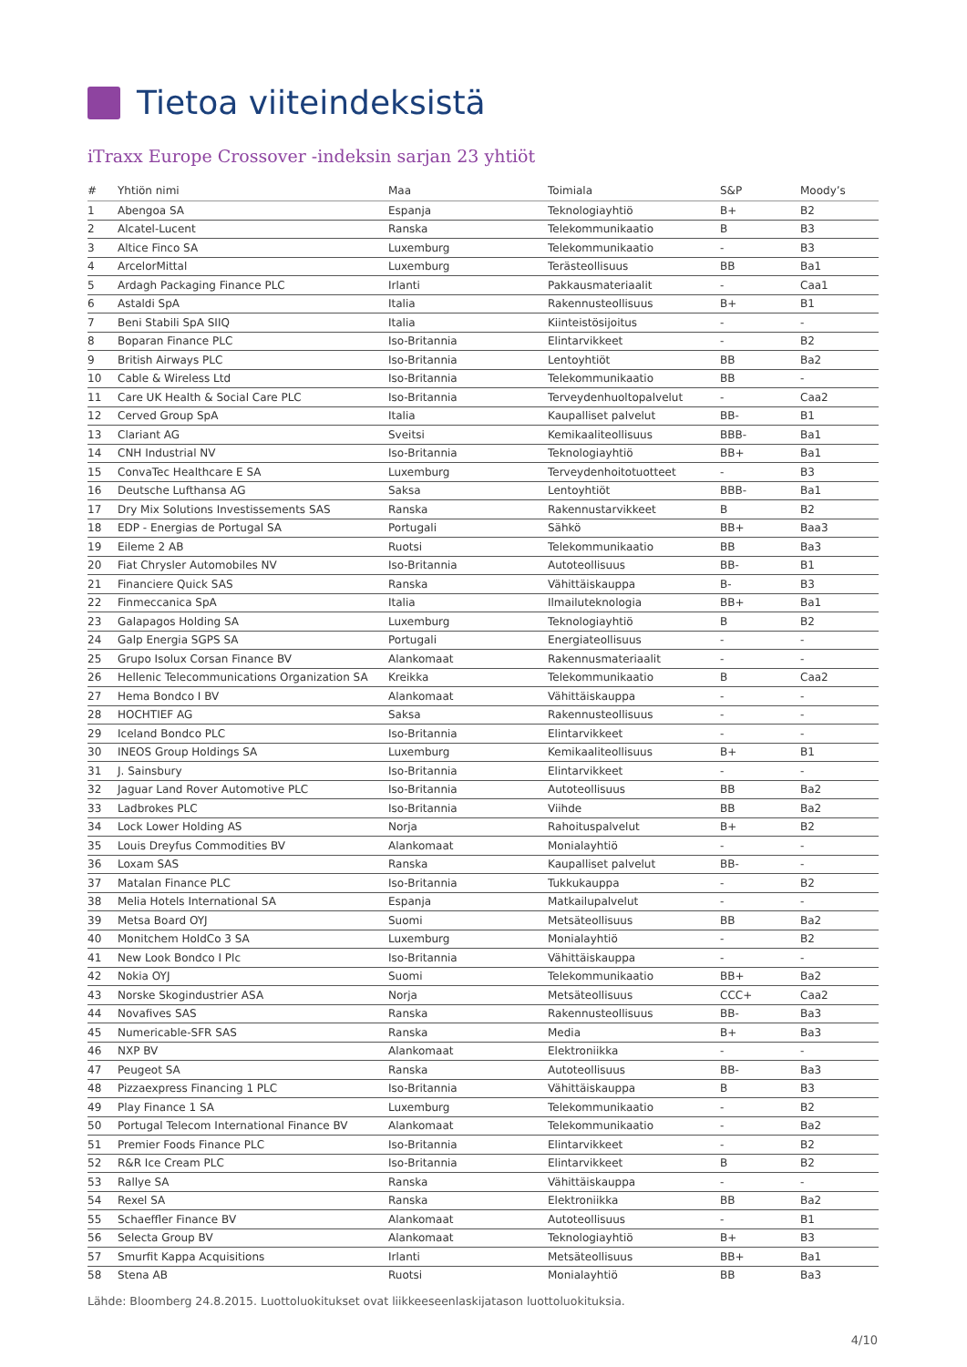Tietoa viiteindeksistä
iTraxx Europe Crossover -indeksin sarjan 23 yhtiöt
| # | Yhtiön nimi | Maa | Toimiala | S&P | Moody’s |
| --- | --- | --- | --- | --- | --- |
| 1 | Abengoa SA | Espanja | Teknologiayhtiö | B+ | B2 |
| 2 | Alcatel-Lucent | Ranska | Telekommunikaatio | B | B3 |
| 3 | Altice Finco SA | Luxemburg | Telekommunikaatio | - | B3 |
| 4 | ArcelorMittal | Luxemburg | Terästeollisuus | BB | Ba1 |
| 5 | Ardagh Packaging Finance PLC | Irlanti | Pakkausmateriaalit | - | Caa1 |
| 6 | Astaldi SpA | Italia | Rakennusteollisuus | B+ | B1 |
| 7 | Beni Stabili SpA SIIQ | Italia | Kiinteistösijoitus | - | - |
| 8 | Boparan Finance PLC | Iso-Britannia | Elintarvikkeet | - | B2 |
| 9 | British Airways PLC | Iso-Britannia | Lentoyhtiöt | BB | Ba2 |
| 10 | Cable & Wireless Ltd | Iso-Britannia | Telekommunikaatio | BB | - |
| 11 | Care UK Health & Social Care PLC | Iso-Britannia | Terveydenhuoltopalvelut | - | Caa2 |
| 12 | Cerved Group SpA | Italia | Kaupalliset palvelut | BB- | B1 |
| 13 | Clariant AG | Sveitsi | Kemikaaliteollisuus | BBB- | Ba1 |
| 14 | CNH Industrial NV | Iso-Britannia | Teknologiayhtiö | BB+ | Ba1 |
| 15 | ConvaTec Healthcare E SA | Luxemburg | Terveydenhoitotuotteet | - | B3 |
| 16 | Deutsche Lufthansa AG | Saksa | Lentoyhtiöt | BBB- | Ba1 |
| 17 | Dry Mix Solutions Investissements SAS | Ranska | Rakennustarvikkeet | B | B2 |
| 18 | EDP - Energias de Portugal SA | Portugali | Sähkö | BB+ | Baa3 |
| 19 | Eileme 2 AB | Ruotsi | Telekommunikaatio | BB | Ba3 |
| 20 | Fiat Chrysler Automobiles NV | Iso-Britannia | Autoteollisuus | BB- | B1 |
| 21 | Financiere Quick SAS | Ranska | Vähittäiskauppa | B- | B3 |
| 22 | Finmeccanica SpA | Italia | Ilmailuteknologia | BB+ | Ba1 |
| 23 | Galapagos Holding SA | Luxemburg | Teknologiayhtiö | B | B2 |
| 24 | Galp Energia SGPS SA | Portugali | Energiateollisuus | - | - |
| 25 | Grupo Isolux Corsan Finance BV | Alankomaat | Rakennusmateriaalit | - | - |
| 26 | Hellenic Telecommunications Organization SA | Kreikka | Telekommunikaatio | B | Caa2 |
| 27 | Hema Bondco I BV | Alankomaat | Vähittäiskauppa | - | - |
| 28 | HOCHTIEF AG | Saksa | Rakennusteollisuus | - | - |
| 29 | Iceland Bondco PLC | Iso-Britannia | Elintarvikkeet | - | - |
| 30 | INEOS Group Holdings SA | Luxemburg | Kemikaaliteollisuus | B+ | B1 |
| 31 | J. Sainsbury | Iso-Britannia | Elintarvikkeet | - | - |
| 32 | Jaguar Land Rover Automotive PLC | Iso-Britannia | Autoteollisuus | BB | Ba2 |
| 33 | Ladbrokes PLC | Iso-Britannia | Viihde | BB | Ba2 |
| 34 | Lock Lower Holding AS | Norja | Rahoituspalvelut | B+ | B2 |
| 35 | Louis Dreyfus Commodities BV | Alankomaat | Monialayhtiö | - | - |
| 36 | Loxam SAS | Ranska | Kaupalliset palvelut | BB- | - |
| 37 | Matalan Finance PLC | Iso-Britannia | Tukkukauppa | - | B2 |
| 38 | Melia Hotels International SA | Espanja | Matkailupalvelut | - | - |
| 39 | Metsa Board OYJ | Suomi | Metsäteollisuus | BB | Ba2 |
| 40 | Monitchem HoldCo 3 SA | Luxemburg | Monialayhtiö | - | B2 |
| 41 | New Look Bondco I Plc | Iso-Britannia | Vähittäiskauppa | - | - |
| 42 | Nokia OYJ | Suomi | Telekommunikaatio | BB+ | Ba2 |
| 43 | Norske Skogindustrier ASA | Norja | Metsäteollisuus | CCC+ | Caa2 |
| 44 | Novafives SAS | Ranska | Rakennusteollisuus | BB- | Ba3 |
| 45 | Numericable-SFR SAS | Ranska | Media | B+ | Ba3 |
| 46 | NXP BV | Alankomaat | Elektroniikka | - | - |
| 47 | Peugeot SA | Ranska | Autoteollisuus | BB- | Ba3 |
| 48 | Pizzaexpress Financing 1 PLC | Iso-Britannia | Vähittäiskauppa | B | B3 |
| 49 | Play Finance 1 SA | Luxemburg | Telekommunikaatio | - | B2 |
| 50 | Portugal Telecom International Finance BV | Alankomaat | Telekommunikaatio | - | Ba2 |
| 51 | Premier Foods Finance PLC | Iso-Britannia | Elintarvikkeet | - | B2 |
| 52 | R&R Ice Cream PLC | Iso-Britannia | Elintarvikkeet | B | B2 |
| 53 | Rallye SA | Ranska | Vähittäiskauppa | - | - |
| 54 | Rexel SA | Ranska | Elektroniikka | BB | Ba2 |
| 55 | Schaeffler Finance BV | Alankomaat | Autoteollisuus | - | B1 |
| 56 | Selecta Group BV | Alankomaat | Teknologiayhtiö | B+ | B3 |
| 57 | Smurfit Kappa Acquisitions | Irlanti | Metsäteollisuus | BB+ | Ba1 |
| 58 | Stena AB | Ruotsi | Monialayhtiö | BB | Ba3 |
Lähde: Bloomberg 24.8.2015. Luottoluokitukset ovat liikkeeseenlaskijatason luottoluokituksia.
4/10